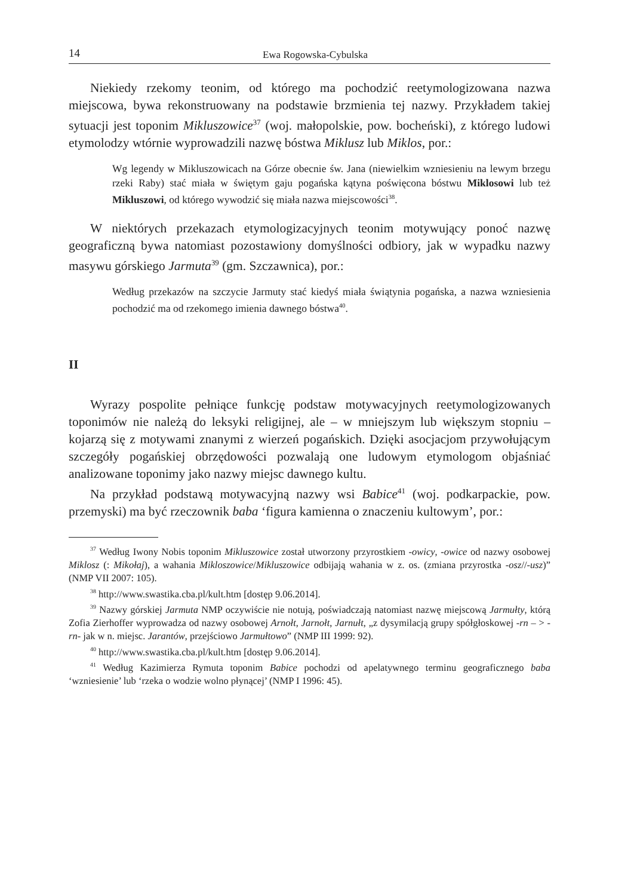14 Ewa Rogowska-Cybulska
Niekiedy rzekomy teonim, od którego ma pochodzić reetymologizowana nazwa miejscowa, bywa rekonstruowany na podstawie brzmienia tej nazwy. Przykładem takiej sytuacji jest toponim Mikluszowice<sup>37</sup> (woj. małopolskie, pow. bocheński), z którego ludowi etymolodzy wtórnie wyprowadzili nazwę bóstwa Miklusz lub Miklos, por.:
Wg legendy w Mikluszowicach na Górze obecnie św. Jana (niewielkim wzniesieniu na lewym brzegu rzeki Raby) stać miała w świętym gaju pogańska kątyna poświęcona bóstwu Miklosowi lub też Mikluszowi, od którego wywodzić się miała nazwa miejscowości<sup>38</sup>.
W niektórych przekazach etymologizacyjnych teonim motywujący ponoć nazwę geograficzną bywa natomiast pozostawiony domyślności odbiory, jak w wypadku nazwy masywu górskiego Jarmuta<sup>39</sup> (gm. Szczawnica), por.:
Według przekazów na szczycie Jarmuty stać kiedyś miała świątynia pogańska, a nazwa wzniesienia pochodzić ma od rzekomego imienia dawnego bóstwa<sup>40</sup>.
II
Wyrazy pospolite pełniące funkcję podstaw motywacyjnych reetymologizowanych toponimów nie należą do leksyki religijnej, ale – w mniejszym lub większym stopniu – kojarzą się z motywami znanymi z wierzeń pogańskich. Dzięki asocjacjom przywołującym szczegóły pogańskiej obrzędowości pozwalają one ludowym etymologom objaśniać analizowane toponimy jako nazwy miejsc dawnego kultu.
Na przykład podstawą motywacyjną nazwy wsi Babice<sup>41</sup> (woj. podkarpackie, pow. przemyski) ma być rzeczownik baba ‘figura kamienna o znaczeniu kultowym’, por.:
<sup>37</sup> Według Iwony Nobis toponim Mikluszowice został utworzony przyrostkiem -owicy, -owice od nazwy osobowej Miklosz (: Mikołaj), a wahania Mikloszowice/Mikluszowice odbijają wahania w z. os. (zmiana przyrostka -osz//-usz)” (NMP VII 2007: 105).
<sup>38</sup> http://www.swastika.cba.pl/kult.htm [dostęp 9.06.2014].
<sup>39</sup> Nazwy górskiej Jarmuta NMP oczywiście nie notują, poświadczają natomiast nazwę miejscową Jarmułty, którą Zofia Zierhoffer wyprowadza od nazwy osobowej Arnołt, Jarnołt, Jarnułt, „z dysymilacją grupy spółgłoskowej -rn – > -rn- jak w n. miejsc. Jarantów, przejściowo Jarmułtowo” (NMP III 1999: 92).
<sup>40</sup> http://www.swastika.cba.pl/kult.htm [dostęp 9.06.2014].
<sup>41</sup> Według Kazimierza Rymuta toponim Babice pochodzi od apelatywnego terminu geograficznego baba ‘wzniesienie’ lub ‘rzeka o wodzie wolno płynącej’ (NMP I 1996: 45).